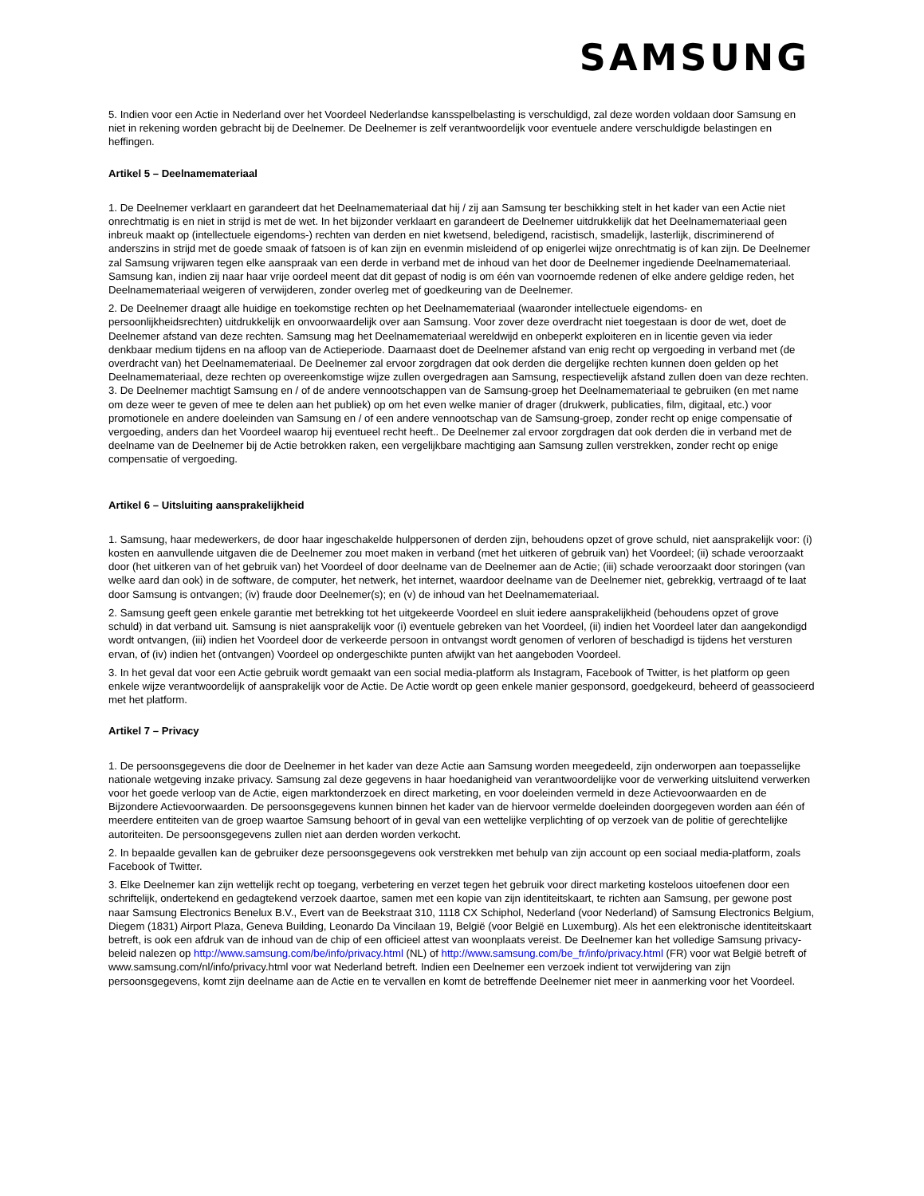SAMSUNG
5. Indien voor een Actie in Nederland over het Voordeel Nederlandse kansspelbelasting is verschuldigd, zal deze worden voldaan door Samsung en niet in rekening worden gebracht bij de Deelnemer. De Deelnemer is zelf verantwoordelijk voor eventuele andere verschuldigde belastingen en heffingen.
Artikel 5 – Deelnamemateriaal
1. De Deelnemer verklaart en garandeert dat het Deelnamemateriaal dat hij / zij aan Samsung ter beschikking stelt in het kader van een Actie niet onrechtmatig is en niet in strijd is met de wet. In het bijzonder verklaart en garandeert de Deelnemer uitdrukkelijk dat het Deelnamemateriaal geen inbreuk maakt op (intellectuele eigendoms-) rechten van derden en niet kwetsend, beledigend, racistisch, smadelijk, lasterlijk, discriminerend of anderszins in strijd met de goede smaak of fatsoen is of kan zijn en evenmin misleidend of op enigerlei wijze onrechtmatig is of kan zijn. De Deelnemer zal Samsung vrijwaren tegen elke aanspraak van een derde in verband met de inhoud van het door de Deelnemer ingediende Deelnamemateriaal. Samsung kan, indien zij naar haar vrije oordeel meent dat dit gepast of nodig is om één van voornoemde redenen of elke andere geldige reden, het Deelnamemateriaal weigeren of verwijderen, zonder overleg met of goedkeuring van de Deelnemer.
2. De Deelnemer draagt alle huidige en toekomstige rechten op het Deelnamemateriaal (waaronder intellectuele eigendoms- en persoonlijkheidsrechten) uitdrukkelijk en onvoorwaardelijk over aan Samsung. Voor zover deze overdracht niet toegestaan is door de wet, doet de Deelnemer afstand van deze rechten. Samsung mag het Deelnamemateriaal wereldwijd en onbeperkt exploiteren en in licentie geven via ieder denkbaar medium tijdens en na afloop van de Actieperiode. Daarnaast doet de Deelnemer afstand van enig recht op vergoeding in verband met (de overdracht van) het Deelnamemateriaal. De Deelnemer zal ervoor zorgdragen dat ook derden die dergelijke rechten kunnen doen gelden op het Deelnamemateriaal, deze rechten op overeenkomstige wijze zullen overgedragen aan Samsung, respectievelijk afstand zullen doen van deze rechten.
3. De Deelnemer machtigt Samsung en / of de andere vennootschappen van de Samsung-groep het Deelnamemateriaal te gebruiken (en met name om deze weer te geven of mee te delen aan het publiek) op om het even welke manier of drager (drukwerk, publicaties, film, digitaal, etc.) voor promotionele en andere doeleinden van Samsung en / of een andere vennootschap van de Samsung-groep, zonder recht op enige compensatie of vergoeding, anders dan het Voordeel waarop hij eventueel recht heeft.. De Deelnemer zal ervoor zorgdragen dat ook derden die in verband met de deelname van de Deelnemer bij de Actie betrokken raken, een vergelijkbare machtiging aan Samsung zullen verstrekken, zonder recht op enige compensatie of vergoeding.
Artikel 6 – Uitsluiting aansprakelijkheid
1. Samsung, haar medewerkers, de door haar ingeschakelde hulppersonen of derden zijn, behoudens opzet of grove schuld, niet aansprakelijk voor: (i) kosten en aanvullende uitgaven die de Deelnemer zou moet maken in verband (met het uitkeren of gebruik van) het Voordeel; (ii) schade veroorzaakt door (het uitkeren van of het gebruik van) het Voordeel of door deelname van de Deelnemer aan de Actie; (iii) schade veroorzaakt door storingen (van welke aard dan ook) in de software, de computer, het netwerk, het internet, waardoor deelname van de Deelnemer niet, gebrekkig, vertraagd of te laat door Samsung is ontvangen; (iv) fraude door Deelnemer(s); en (v) de inhoud van het Deelnamemateriaal.
2. Samsung geeft geen enkele garantie met betrekking tot het uitgekeerde Voordeel en sluit iedere aansprakelijkheid (behoudens opzet of grove schuld) in dat verband uit. Samsung is niet aansprakelijk voor (i) eventuele gebreken van het Voordeel, (ii) indien het Voordeel later dan aangekondigd wordt ontvangen, (iii) indien het Voordeel door de verkeerde persoon in ontvangst wordt genomen of verloren of beschadigd is tijdens het versturen ervan, of (iv) indien het (ontvangen) Voordeel op ondergeschikte punten afwijkt van het aangeboden Voordeel.
3. In het geval dat voor een Actie gebruik wordt gemaakt van een social media-platform als Instagram, Facebook of Twitter, is het platform op geen enkele wijze verantwoordelijk of aansprakelijk voor de Actie. De Actie wordt op geen enkele manier gesponsord, goedgekeurd, beheerd of geassocieerd met het platform.
Artikel 7 – Privacy
1. De persoonsgegevens die door de Deelnemer in het kader van deze Actie aan Samsung worden meegedeeld, zijn onderworpen aan toepasselijke nationale wetgeving inzake privacy. Samsung zal deze gegevens in haar hoedanigheid van verantwoordelijke voor de verwerking uitsluitend verwerken voor het goede verloop van de Actie, eigen marktonderzoek en direct marketing, en voor doeleinden vermeld in deze Actievoorwaarden en de Bijzondere Actievoorwaarden. De persoonsgegevens kunnen binnen het kader van de hiervoor vermelde doeleinden doorgegeven worden aan één of meerdere entiteiten van de groep waartoe Samsung behoort of in geval van een wettelijke verplichting of op verzoek van de politie of gerechtelijke autoriteiten. De persoonsgegevens zullen niet aan derden worden verkocht.
2. In bepaalde gevallen kan de gebruiker deze persoonsgegevens ook verstrekken met behulp van zijn account op een sociaal media-platform, zoals Facebook of Twitter.
3. Elke Deelnemer kan zijn wettelijk recht op toegang, verbetering en verzet tegen het gebruik voor direct marketing kosteloos uitoefenen door een schriftelijk, ondertekend en gedagtekend verzoek daartoe, samen met een kopie van zijn identiteitskaart, te richten aan Samsung, per gewone post naar Samsung Electronics Benelux B.V., Evert van de Beekstraat 310, 1118 CX Schiphol, Nederland (voor Nederland) of Samsung Electronics Belgium, Diegem (1831) Airport Plaza, Geneva Building, Leonardo Da Vincilaan 19, België (voor België en Luxemburg). Als het een elektronische identiteitskaart betreft, is ook een afdruk van de inhoud van de chip of een officieel attest van woonplaats vereist. De Deelnemer kan het volledige Samsung privacy-beleid nalezen op http://www.samsung.com/be/info/privacy.html (NL) of http://www.samsung.com/be_fr/info/privacy.html (FR) voor wat België betreft of www.samsung.com/nl/info/privacy.html voor wat Nederland betreft. Indien een Deelnemer een verzoek indient tot verwijdering van zijn persoonsgegevens, komt zijn deelname aan de Actie en te vervallen en komt de betreffende Deelnemer niet meer in aanmerking voor het Voordeel.